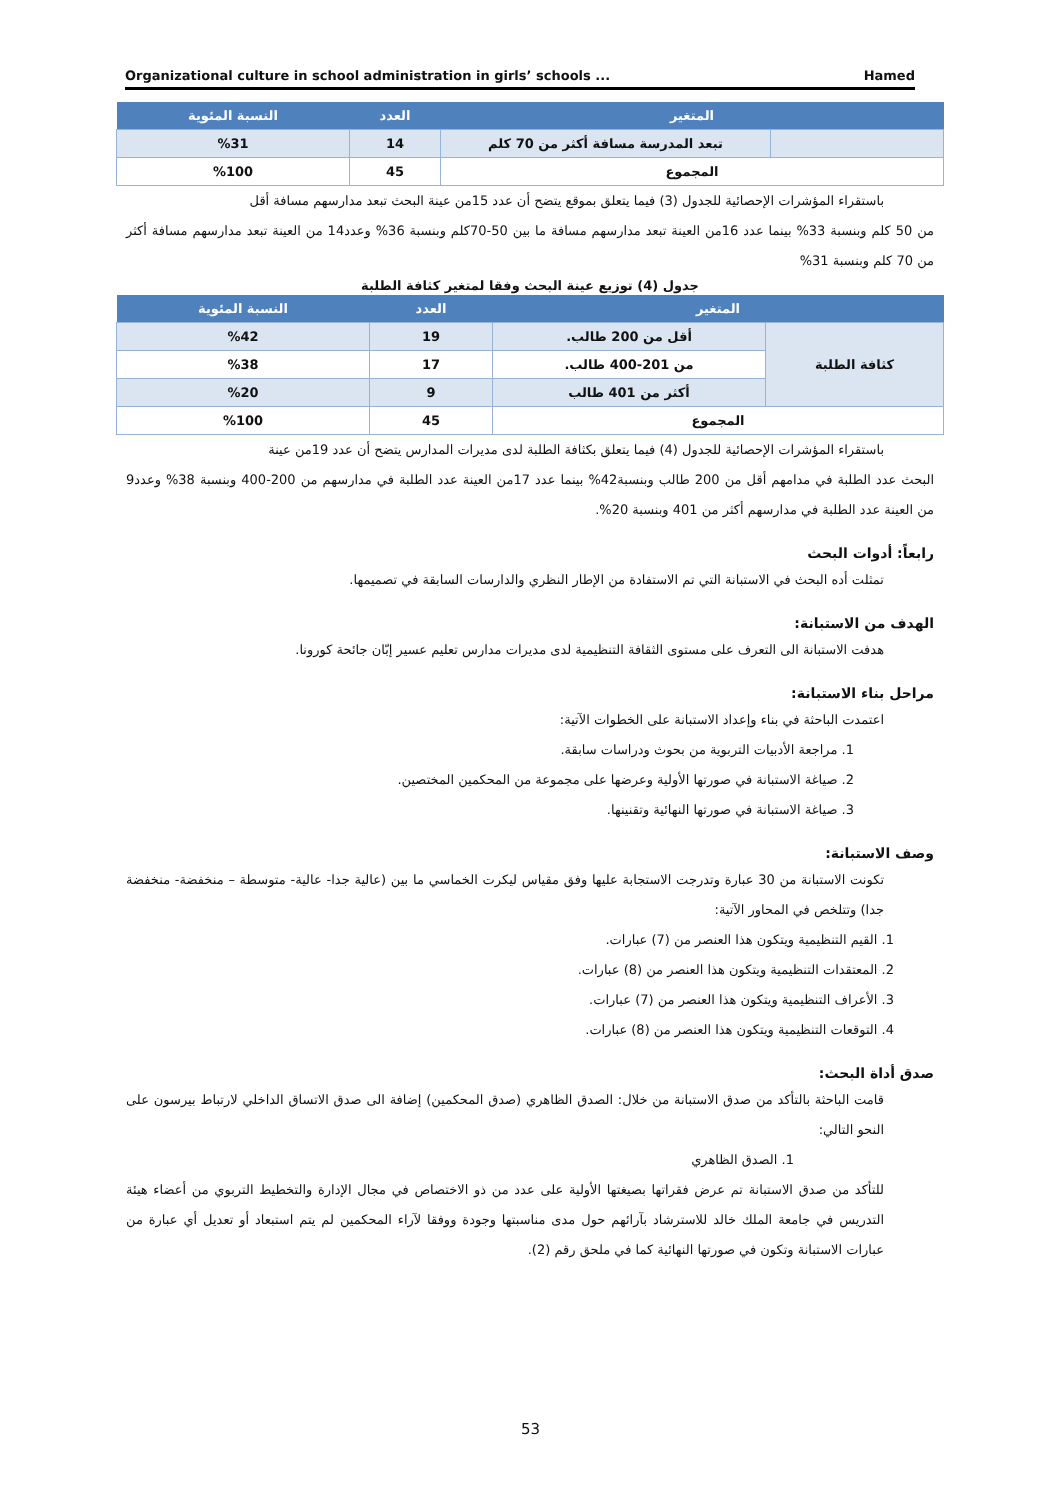Organizational culture in school administration in girls’ schools ... Hamed
| المتغير | | العدد | النسبة المئوية |
| --- | --- | --- | --- |
| | تبعد المدرسة مسافة أكثر من 70 كلم | 14 | %31 |
| المجموع | | 45 | %100 |
باستقراء المؤشرات الإحصائية للجدول (3) فيما يتعلق بموقع يتضح أن عدد 15من عينة البحث تبعد مدارسهم مسافة أقل
من 50 كلم وبنسبة 33% بينما عدد 16من العينة تبعد مدارسهم مسافة ما بين 50-70كلم وبنسبة 36% وعدد14 من العينة تبعد مدارسهم مسافة أكثر من 70 كلم وبنسبة 31%
جدول (4) توزيع عينة البحث وفقا لمتغير كثافة الطلبة
| المتغير | | العدد | النسبة المئوية |
| --- | --- | --- | --- |
| كثافة الطلبة | أقل من 200 طالب. | 19 | %42 |
| | من 201-400 طالب. | 17 | %38 |
| | أكثر من 401 طالب | 9 | %20 |
| المجموع | | 45 | %100 |
باستقراء المؤشرات الإحصائية للجدول (4) فيما يتعلق بكثافة الطلبة لدى مديرات المدارس يتضح أن عدد 19من عينة
البحث عدد الطلبة في مدامهم أقل من 200 طالب وبنسبة42% بينما عدد 17من العينة عدد الطلبة في مدارسهم من 200-400 وبنسبة 38% وعدد9 من العينة عدد الطلبة في مدارسهم أكثر من 401 وبنسبة 20%.
رابعاً: أدوات البحث
تمثلت أده البحث في الاستبانة التي تم الاستفادة من الإطار النظري والدارسات السابقة في تصميمها.
الهدف من الاستبانة:
هدفت الاستبانة الى التعرف على مستوى الثقافة التنظيمية لدى مديرات مدارس تعليم عسير إبّان جائحة كورونا.
مراحل بناء الاستبانة:
اعتمدت الباحثة في بناء وإعداد الاستبانة على الخطوات الآتية:
1. مراجعة الأدبيات التربوية من بحوث ودراسات سابقة.
2. صياغة الاستبانة في صورتها الأولية وعرضها على مجموعة من المحكمين المختصين.
3. صياغة الاستبانة في صورتها النهائية وتقنينها.
وصف الاستبانة:
تكونت الاستبانة من 30 عبارة وتدرجت الاستجابة عليها وفق مقياس ليكرت الخماسي ما بين (عالية جدا- عالية- متوسطة – منخفضة- منخفضة جدا) وتتلخص في المحاور الآتية:
1. القيم التنظيمية ويتكون هذا العنصر من (7) عبارات.
2. المعتقدات التنظيمية ويتكون هذا العنصر من (8) عبارات.
3. الأعراف التنظيمية ويتكون هذا العنصر من (7) عبارات.
4. التوقعات التنظيمية ويتكون هذا العنصر من (8) عبارات.
صدق أداة البحث:
قامت الباحثة بالتأكد من صدق الاستبانة من خلال: الصدق الظاهري (صدق المحكمين) إضافة الى صدق الاتساق الداخلي لارتباط بيرسون على النحو التالي:
1. الصدق الظاهري
للتأكد من صدق الاستبانة تم عرض فقراتها بصيغتها الأولية على عدد من ذو الاختصاص في مجال الإدارة والتخطيط التربوي من أعضاء هيئة التدريس في جامعة الملك خالد للاسترشاد بآرائهم حول مدى مناسبتها وجودة ووفقا لآراء المحكمين لم يتم استبعاد أو تعديل أي عبارة من عبارات الاستبانة وتكون في صورتها النهائية كما في ملحق رقم (2).
53